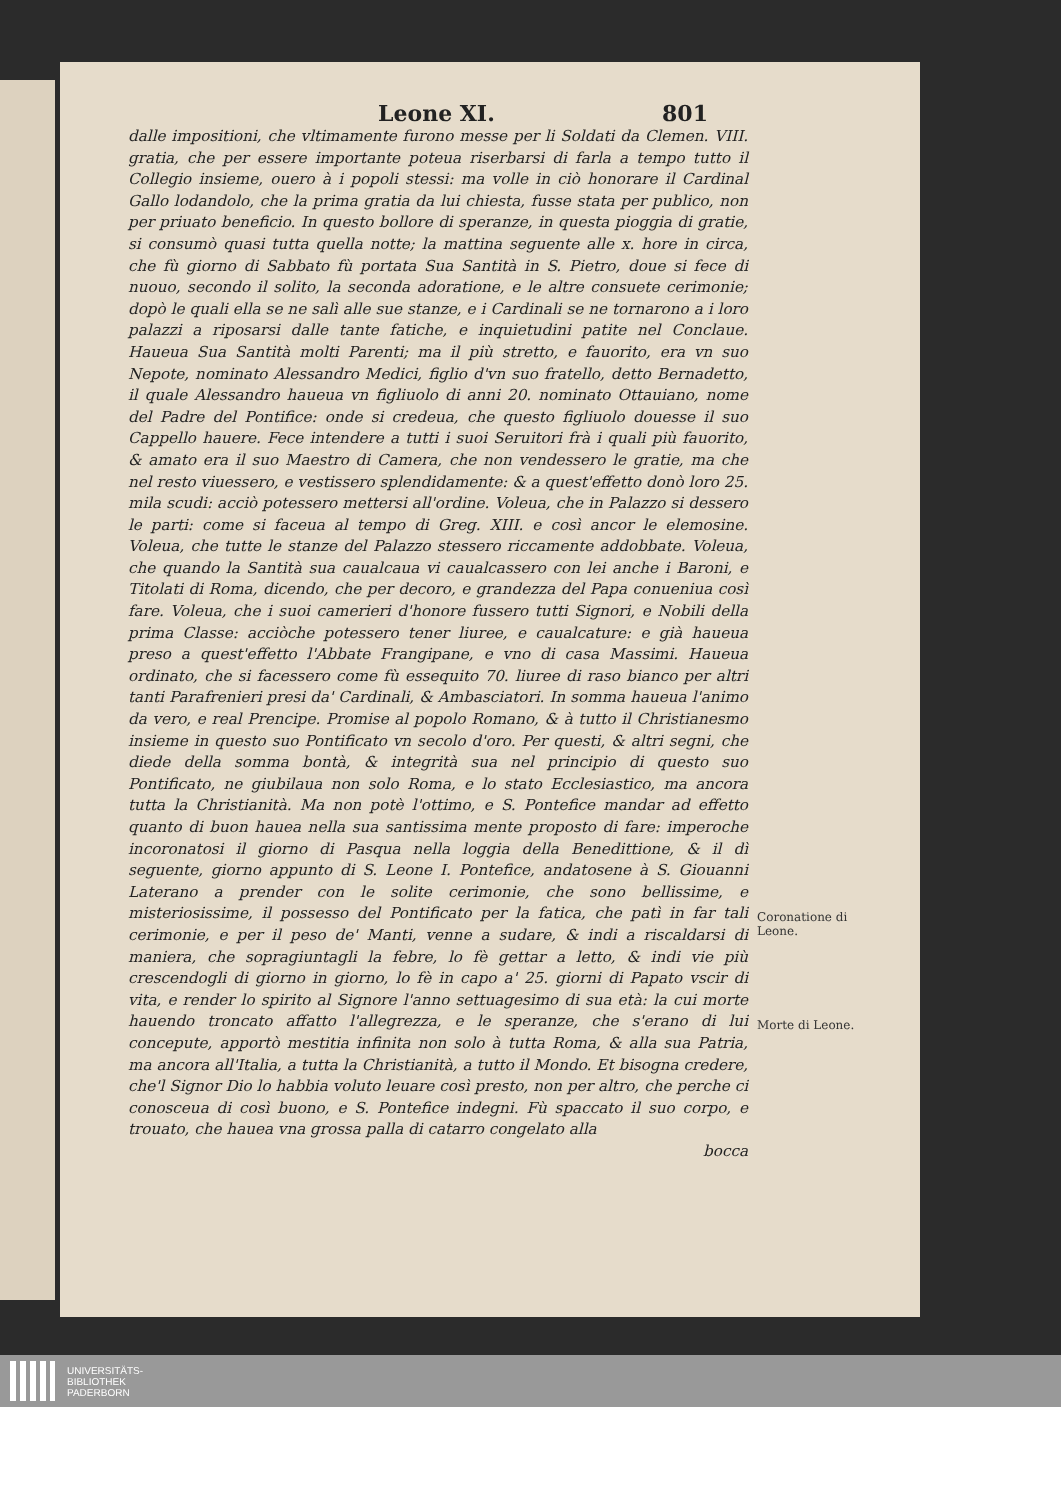Leone XI. 801
dalle impositioni, che vltimamente furono messe per li Soldati da Clemen. VIII. gratia, che per essere importante poteua riserbarsi di farla a tempo tutto il Collegio insieme, ouero à i popoli stessi: ma volle in ciò honorare il Cardinal Gallo lodandolo, che la prima gratia da lui chiesta, fusse stata per publico, non per priuato beneficio. In questo bollore di speranze, in questa pioggia di gratie, si consumò quasi tutta quella notte; la mattina seguente alle x. hore in circa, che fù giorno di Sabbato fù portata Sua Santità in S. Pietro, doue si fece di nuouo, secondo il solito, la seconda adoratione, e le altre consuete cerimonie; dopò le quali ella se ne salì alle sue stanze, e i Cardinali se ne tornarono a i loro palazzi a riposarsi dalle tante fatiche, e inquietudini patite nel Conclaue. Haueua Sua Santità molti Parenti; ma il più stretto, e fauorito, era vn suo Nepote, nominato Alessandro Medici, figlio d'vn suo fratello, detto Bernadetto, il quale Alessandro haueua vn figliuolo di anni 20. nominato Ottauiano, nome del Padre del Pontifice: onde si credeua, che questo figliuolo douesse il suo Cappello hauere. Fece intendere a tutti i suoi Seruitori frà i quali più fauorito, & amato era il suo Maestro di Camera, che non vendessero le gratie, ma che nel resto viuessero, e vestissero splendidamente: & a quest'effetto donò loro 25. mila scudi: acciò potessero mettersi all'ordine. Voleua, che in Palazzo si dessero le parti: come si faceua al tempo di Greg. XIII. e così ancor le elemosine. Voleua, che tutte le stanze del Palazzo stessero riccamente addobbate. Voleua, che quando la Santità sua caualcaua vi caualcassero con lei anche i Baroni, e Titolati di Roma, dicendo, che per decoro, e grandezza del Papa conueniua così fare. Voleua, che i suoi camerieri d'honore fussero tutti Signori, e Nobili della prima Classe: acciòche potessero tener liuree, e caualcature: e già haueua preso a quest'effetto l'Abbate Frangipane, e vno di casa Massimi. Haueua ordinato, che si facessero come fù essequito 70. liuree di raso bianco per altri tanti Parafrenieri presi da' Cardinali, & Ambasciatori. In somma haueua l'animo da vero, e real Prencipe. Promise al popolo Romano, & à tutto il Christianesmo insieme in questo suo Pontificato vn secolo d'oro. Per questi, & altri segni, che diede della somma bontà, & integrità sua nel principio di questo suo Pontificato, ne giubilaua non solo Roma, e lo stato Ecclesiastico, ma ancora tutta la Christianità. Ma non potè l'ottimo, e S. Pontefice mandar ad effetto quanto di buon hauea nella sua santissima mente proposto di fare: imperoche incoronatosi il giorno di Pasqua nella loggia della Benedittione, & il dì seguente, giorno appunto di S. Leone I. Pontefice, andatosene à S. Giouanni Laterano a prender con le solite cerimonie, che sono bellissime, e misteriosissime, il possesso del Pontificato per la fatica, che patì in far tali cerimonie, e per il peso de' Manti, venne a sudare, & indi a riscaldarsi di maniera, che sopragiuntagli la febre, lo fè gettar a letto, & indi vie più crescendogli di giorno in giorno, lo fè in capo a' 25. giorni di Papato vscir di vita, e render lo spirito al Signore l'anno settuagesimo di sua età: la cui morte hauendo troncato affatto l'allegrezza, e le speranze, che s'erano di lui concepute, apportò mestitia infinita non solo à tutta Roma, & alla sua Patria, ma ancora all'Italia, a tutta la Christianità, a tutto il Mondo. Et bisogna credere, che'l Signor Dio lo habbia voluto leuare così presto, non per altro, che perche ci conosceua di così buono, e S. Pontefice indegni. Fù spaccato il suo corpo, e trouato, che hauea vna grossa palla di catarro congelato alla
bocca
Coronatione di Leone.
Morte di Leone.
UNIVERSITÄTS-
BIBLIOTHEK
PADERBORN